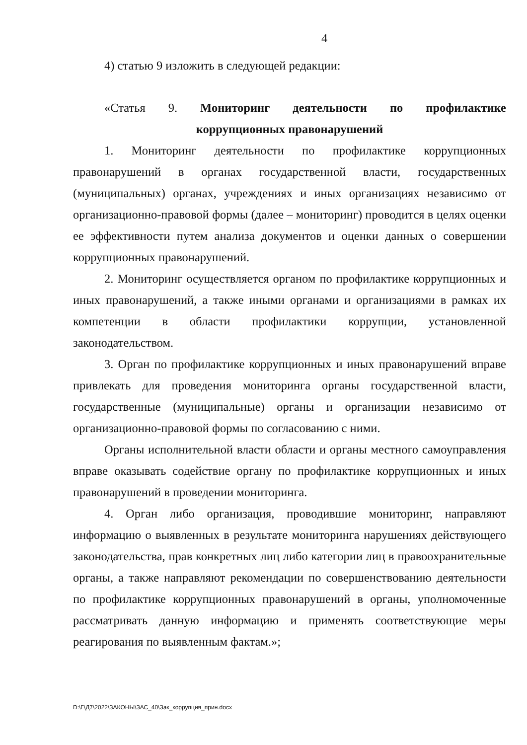4
4) статью 9 изложить в следующей редакции:
«Статья 9. Мониторинг деятельности по профилактике
коррупционных правонарушений
1. Мониторинг деятельности по профилактике коррупционных правонарушений в органах государственной власти, государственных (муниципальных) органах, учреждениях и иных организациях независимо от организационно-правовой формы (далее – мониторинг) проводится в целях оценки ее эффективности путем анализа документов и оценки данных о совершении коррупционных правонарушений.
2. Мониторинг осуществляется органом по профилактике коррупционных и иных правонарушений, а также иными органами и организациями в рамках их компетенции в области профилактики коррупции, установленной законодательством.
3. Орган по профилактике коррупционных и иных правонарушений вправе привлекать для проведения мониторинга органы государственной власти, государственные (муниципальные) органы и организации независимо от организационно-правовой формы по согласованию с ними.
Органы исполнительной власти области и органы местного самоуправления вправе оказывать содействие органу по профилактике коррупционных и иных правонарушений в проведении мониторинга.
4. Орган либо организация, проводившие мониторинг, направляют информацию о выявленных в результате мониторинга нарушениях действующего законодательства, прав конкретных лиц либо категории лиц в правоохранительные органы, а также направляют рекомендации по совершенствованию деятельности по профилактике коррупционных правонарушений в органы, уполномоченные рассматривать данную информацию и применять соответствующие меры реагирования по выявленным фактам.»;
D:\Г\Д7\2022\ЗАКОНЫ\ЗАС_40\Зак_коррупция_прин.docx